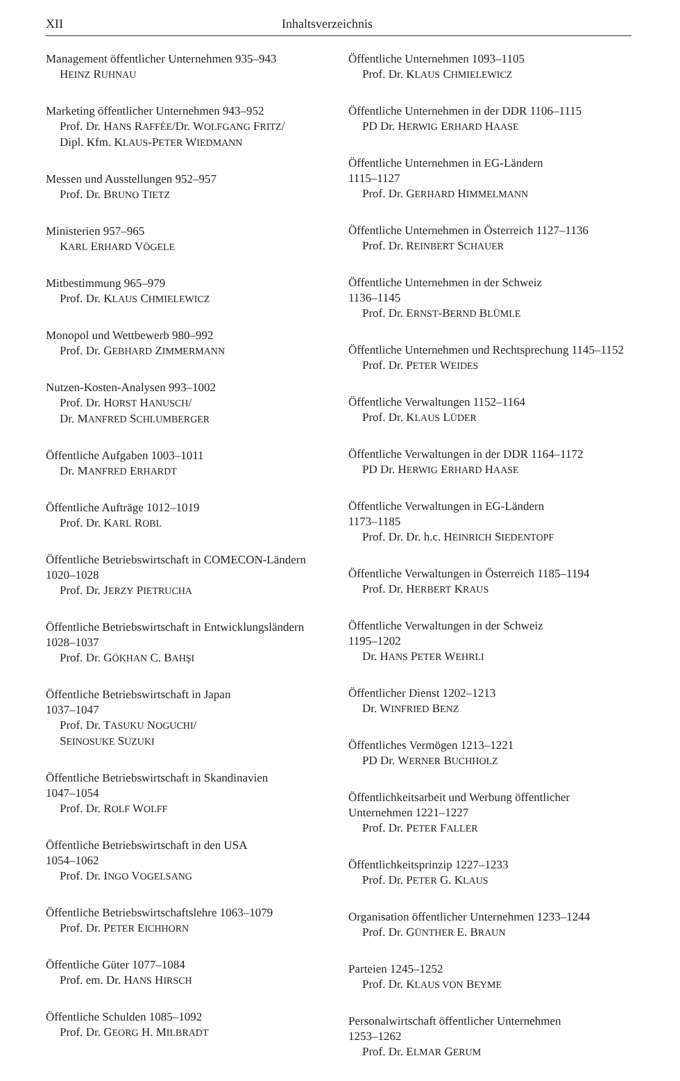XII Inhaltsverzeichnis
Management öffentlicher Unternehmen 935–943
HEINZ RUHNAU
Marketing öffentlicher Unternehmen 943–952
Prof. Dr. HANS RAFFÉE/Dr. WOLFGANG FRITZ/
Dipl. Kfm. KLAUS-PETER WIEDMANN
Messen und Ausstellungen 952–957
Prof. Dr. BRUNO TIETZ
Ministerien 957–965
KARL ERHARD VÖGELE
Mitbestimmung 965–979
Prof. Dr. KLAUS CHMIELEWICZ
Monopol und Wettbewerb 980–992
Prof. Dr. GEBHARD ZIMMERMANN
Nutzen-Kosten-Analysen 993–1002
Prof. Dr. HORST HANUSCH/
Dr. MANFRED SCHLUMBERGER
Öffentliche Aufgaben 1003–1011
Dr. MANFRED ERHARDT
Öffentliche Aufträge 1012–1019
Prof. Dr. KARL ROBL
Öffentliche Betriebswirtschaft in COMECON-Ländern 1020–1028
Prof. Dr. JERZY PIETRUCHA
Öffentliche Betriebswirtschaft in Entwicklungsländern 1028–1037
Prof. Dr. GÖKHAN C. BAHŞI
Öffentliche Betriebswirtschaft in Japan
1037–1047
Prof. Dr. TASUKU NOGUCHI/
SEINOSUKE SUZUKI
Öffentliche Betriebswirtschaft in Skandinavien
1047–1054
Prof. Dr. ROLF WOLFF
Öffentliche Betriebswirtschaft in den USA
1054–1062
Prof. Dr. INGO VOGELSANG
Öffentliche Betriebswirtschaftslehre 1063–1079
Prof. Dr. PETER EICHHORN
Öffentliche Güter 1077–1084
Prof. em. Dr. HANS HIRSCH
Öffentliche Schulden 1085–1092
Prof. Dr. GEORG H. MILBRADT
Öffentliche Unternehmen 1093–1105
Prof. Dr. KLAUS CHMIELEWICZ
Öffentliche Unternehmen in der DDR 1106–1115
PD Dr. HERWIG ERHARD HAASE
Öffentliche Unternehmen in EG-Ländern
1115–1127
Prof. Dr. GERHARD HIMMELMANN
Öffentliche Unternehmen in Österreich 1127–1136
Prof. Dr. REINBERT SCHAUER
Öffentliche Unternehmen in der Schweiz
1136–1145
Prof. Dr. ERNST-BERND BLÜMLE
Öffentliche Unternehmen und Rechtsprechung 1145–1152
Prof. Dr. PETER WEIDES
Öffentliche Verwaltungen 1152–1164
Prof. Dr. KLAUS LÜDER
Öffentliche Verwaltungen in der DDR 1164–1172
PD Dr. HERWIG ERHARD HAASE
Öffentliche Verwaltungen in EG-Ländern
1173–1185
Prof. Dr. Dr. h.c. HEINRICH SIEDENTOPF
Öffentliche Verwaltungen in Österreich 1185–1194
Prof. Dr. HERBERT KRAUS
Öffentliche Verwaltungen in der Schweiz
1195–1202
Dr. HANS PETER WEHRLI
Öffentlicher Dienst 1202–1213
Dr. WINFRIED BENZ
Öffentliches Vermögen 1213–1221
PD Dr. WERNER BUCHHOLZ
Öffentlichkeitsarbeit und Werbung öffentlicher Unternehmen 1221–1227
Prof. Dr. PETER FALLER
Öffentlichkeitsprinzip 1227–1233
Prof. Dr. PETER G. KLAUS
Organisation öffentlicher Unternehmen 1233–1244
Prof. Dr. GÜNTHER E. BRAUN
Parteien 1245–1252
Prof. Dr. KLAUS VON BEYME
Personalwirtschaft öffentlicher Unternehmen
1253–1262
Prof. Dr. ELMAR GERUM